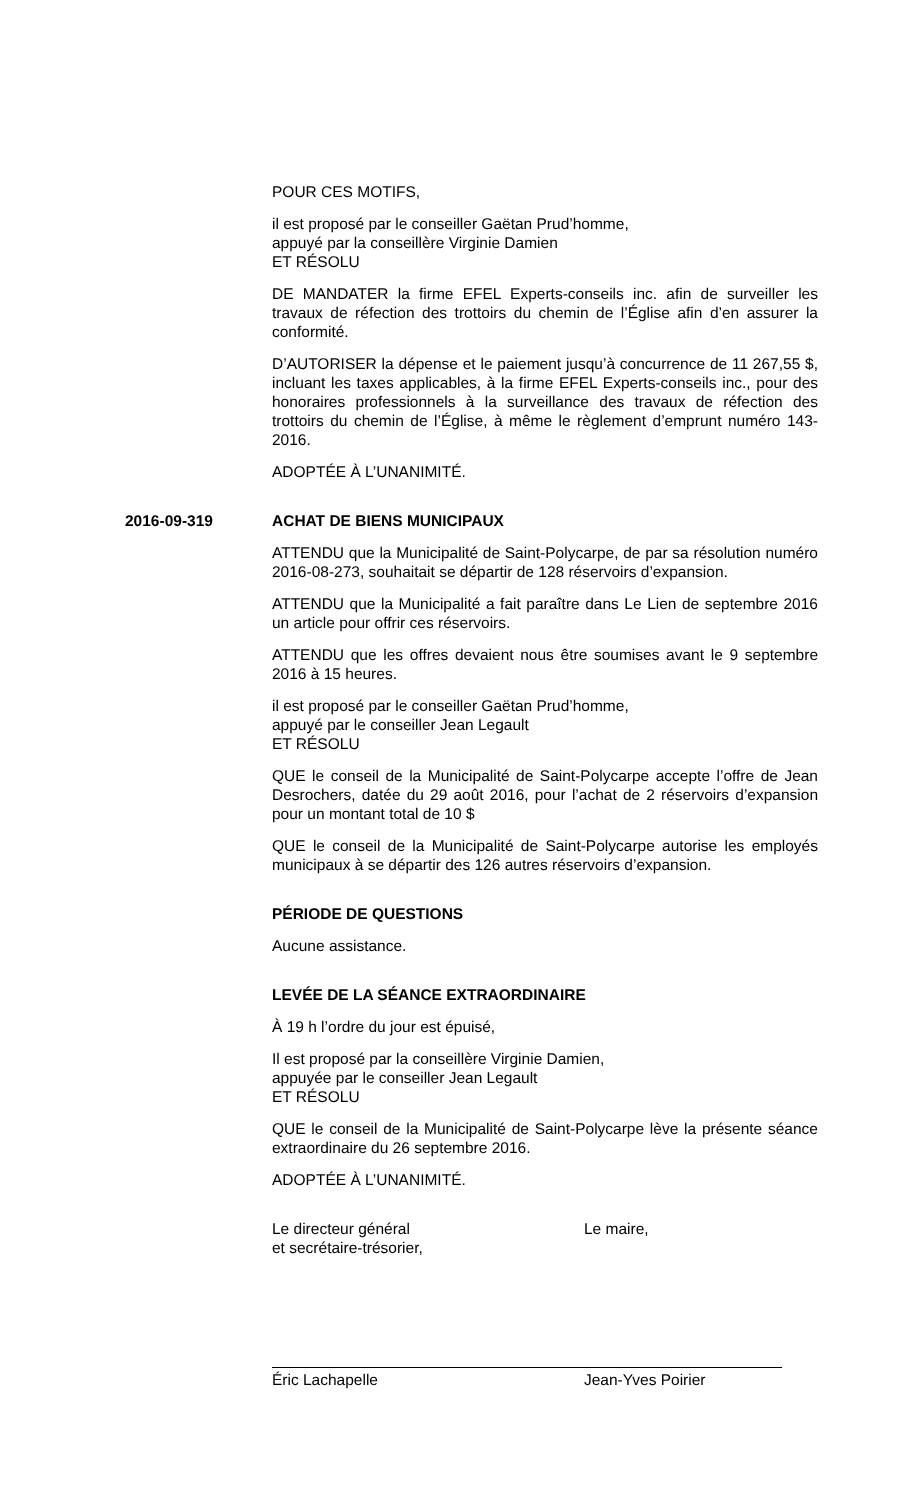POUR CES MOTIFS,
il est proposé par le conseiller Gaëtan Prud’homme,
appuyé par la conseillère Virginie Damien
ET RÉSOLU
DE MANDATER la firme EFEL Experts-conseils inc. afin de surveiller les travaux de réfection des trottoirs du chemin de l’Église afin d’en assurer la conformité.
D’AUTORISER la dépense et le paiement jusqu’à concurrence de 11 267,55 $, incluant les taxes applicables, à la firme EFEL Experts-conseils inc., pour des honoraires professionnels à la surveillance des travaux de réfection des trottoirs du chemin de l’Église, à même le règlement d’emprunt numéro 143-2016.
ADOPTÉE À L’UNANIMITÉ.
2016-09-319 ACHAT DE BIENS MUNICIPAUX
ATTENDU que la Municipalité de Saint-Polycarpe, de par sa résolution numéro 2016-08-273, souhaitait se départir de 128 réservoirs d’expansion.
ATTENDU que la Municipalité a fait paraître dans Le Lien de septembre 2016 un article pour offrir ces réservoirs.
ATTENDU que les offres devaient nous être soumises avant le 9 septembre 2016 à 15 heures.
il est proposé par le conseiller Gaëtan Prud’homme,
appuyé par le conseiller Jean Legault
ET RÉSOLU
QUE le conseil de la Municipalité de Saint-Polycarpe accepte l’offre de Jean Desrochers, datée du 29 août 2016, pour l’achat de 2 réservoirs d’expansion pour un montant total de 10 $
QUE le conseil de la Municipalité de Saint-Polycarpe autorise les employés municipaux à se départir des 126 autres réservoirs d’expansion.
PÉRIODE DE QUESTIONS
Aucune assistance.
LEVÉE DE LA SÉANCE EXTRAORDINAIRE
À 19 h l’ordre du jour est épuisé,
Il est proposé par la conseillère Virginie Damien,
appuyée par le conseiller Jean Legault
ET RÉSOLU
QUE le conseil de la Municipalité de Saint-Polycarpe lève la présente séance extraordinaire du 26 septembre 2016.
ADOPTÉE À L’UNANIMITÉ.
Le directeur général
et secrétaire-trésorier,
Éric Lachapelle
Le maire,
Jean-Yves Poirier